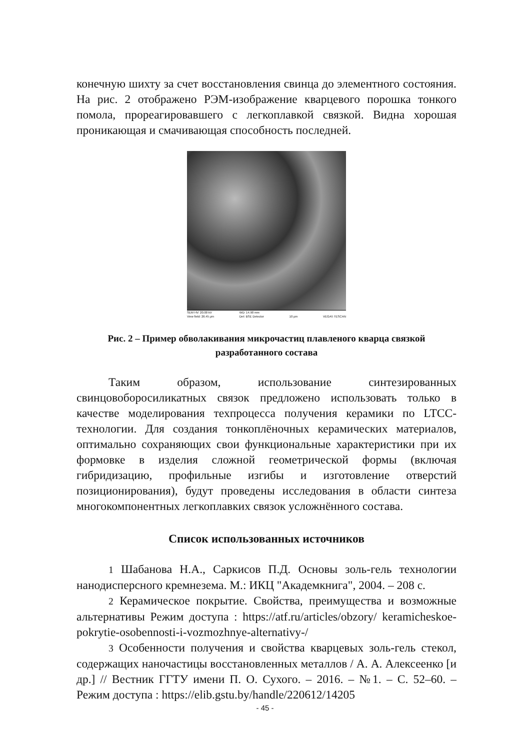конечную шихту за счет восстановления свинца до элементного состояния. На рис. 2 отображено РЭМ-изображение кварцевого порошка тонкого помола, прореагировавшего с легкоплавкой связкой. Видна хорошая проникающая и смачивающая способность последней.
SEM HV: 20.00 kV
View field: 26.45 μm WD: 14.90 mm
Det: BSE Detector
10 μm
VEGA\\ TESCAN
Рис. 2 – Пример обволакивания микрочастиц плавленого кварца связкой разработанного состава
Таким образом, использование синтезированных свинцовоборосиликатных связок предложено использовать только в качестве моделирования техпроцесса получения керамики по LTCC-технологии. Для создания тонкоплёночных керамических материалов, оптимально сохраняющих свои функциональные характеристики при их формовке в изделия сложной геометрической формы (включая гибридизацию, профильные изгибы и изготовление отверстий позиционирования), будут проведены исследования в области синтеза многокомпонентных легкоплавких связок усложнённого состава.
Список использованных источников
1 Шабанова Н.А., Саркисов П.Д. Основы золь-гель технологии нанодисперсного кремнезема. М.: ИКЦ "Академкнига", 2004. – 208 с.
2 Керамическое покрытие. Свойства, преимущества и возможные альтернативы Режим доступа : https://atf.ru/articles/obzory/ keramicheskoe-pokrytie-osobennosti-i-vozmozhnye-alternativy-/
3 Особенности получения и свойства кварцевых золь-гель стекол, содержащих наночастицы восстановленных металлов / А. А. Алексеенко [и др.] // Вестник ГГТУ имени П. О. Сухого. – 2016. – №1. – С. 52–60. – Режим доступа : https://elib.gstu.by/handle/220612/14205
- 45 -